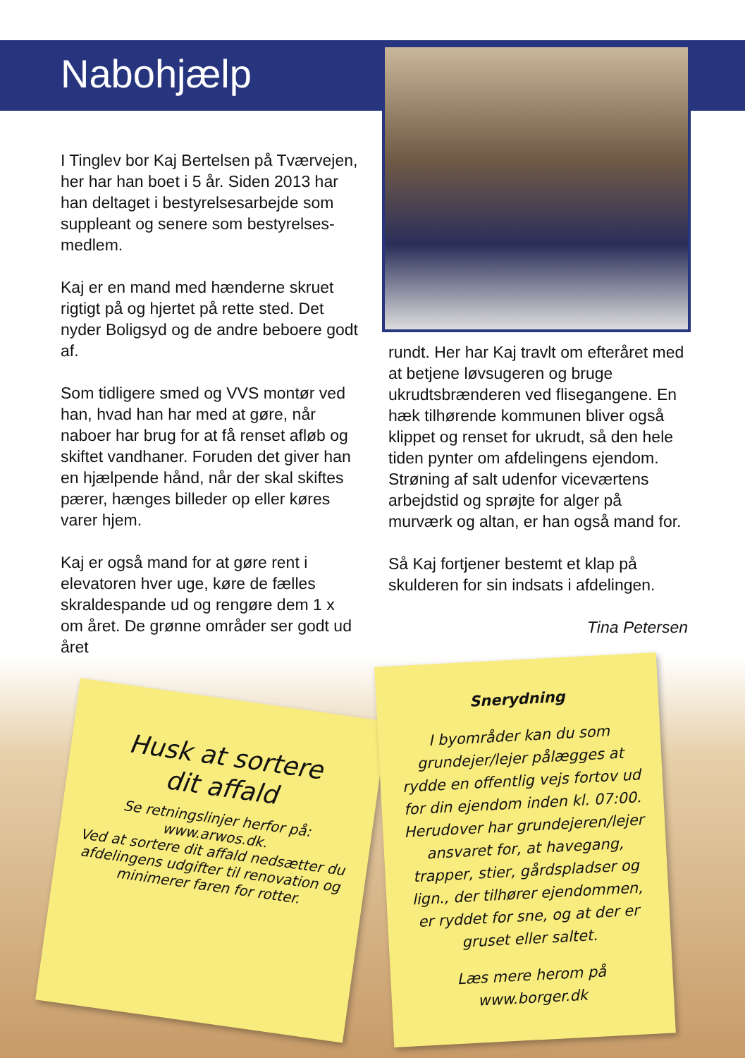Nabohjælp
I Tinglev bor Kaj Bertelsen på Tværvejen, her har han boet i 5 år. Siden 2013 har han deltaget i bestyrelsesarbejde som suppleant og senere som bestyrelses-medlem.
Kaj er en mand med hænderne skruet rigtigt på og hjertet på rette sted. Det nyder Boligsyd og de andre beboere godt af.
Som tidligere smed og VVS montør ved han, hvad han har med at gøre, når naboer har brug for at få renset afløb og skiftet vandhaner. Foruden det giver han en hjælpende hånd, når der skal skiftes pærer, hænges billeder op eller køres varer hjem.
Kaj er også mand for at gøre rent i elevatoren hver uge, køre de fælles skraldespande ud og rengøre dem 1 x om året. De grønne områder ser godt ud året
rundt. Her har Kaj travlt om efteråret med at betjene løvsugeren og bruge ukrudtsbrænderen ved flisegangene. En hæk tilhørende kommunen bliver også klippet og renset for ukrudt, så den hele tiden pynter om afdelingens ejendom. Strøning af salt udenfor viceværtens arbejdstid og sprøjte for alger på murværk og altan, er han også mand for.
Så Kaj fortjener bestemt et klap på skulderen for sin indsats i afdelingen.
Tina Petersen
Husk at sortere
dit affald
Se retningslinjer herfor på:
www.arwos.dk.
Ved at sortere dit affald nedsætter du afdelingens udgifter til renovation og minimerer faren for rotter.
Snerydning
I byområder kan du som grundejer/lejer pålægges at rydde en offentlig vejs fortov ud for din ejendom inden kl. 07:00. Herudover har grundejeren/lejer ansvaret for, at havegang, trapper, stier, gårdspladser og lign., der tilhører ejendommen, er ryddet for sne, og at der er gruset eller saltet.
Læs mere herom på www.borger.dk